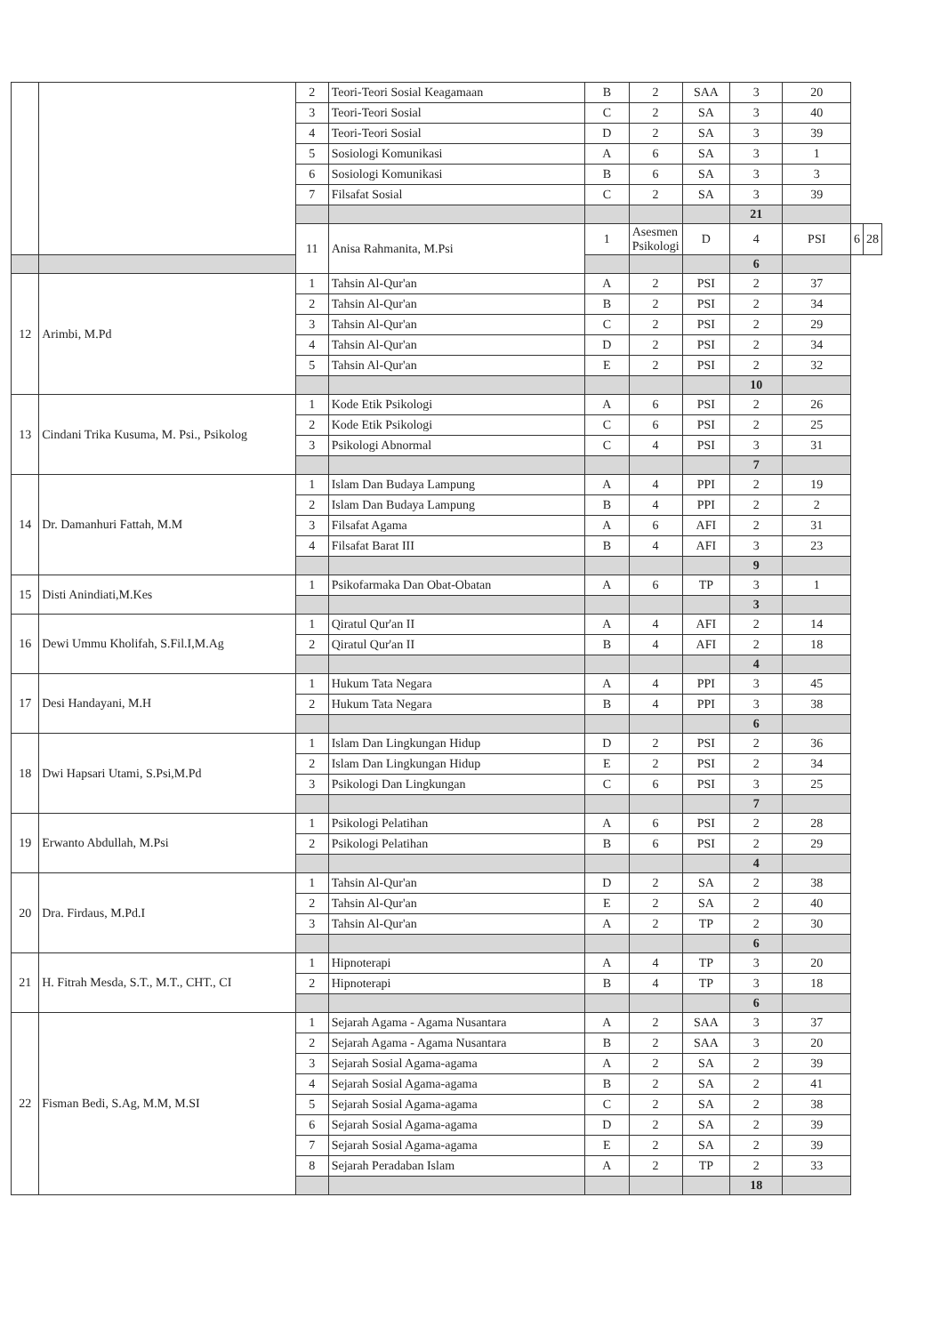| | | 2 | Teori-Teori Sosial Keagamaan | B | 2 | SAA | 3 | 20 | | |
| | | 3 | Teori-Teori Sosial | C | 2 | SA | 3 | 40 | | |
| | | 4 | Teori-Teori Sosial | D | 2 | SA | 3 | 39 | | |
| | | 5 | Sosiologi Komunikasi | A | 6 | SA | 3 | 1 | | |
| | | 6 | Sosiologi Komunikasi | B | 6 | SA | 3 | 3 | | |
| | | 7 | Filsafat Sosial | C | 2 | SA | 3 | 39 | | |
| | | | | | | | 21 | | | |
| | | 11 | Anisa Rahmanita, M.Psi | 1 | Asesmen Psikologi | D | 4 | PSI | 6 | 28 |
| | | | | | | | 6 | | | |
| 12 | Arimbi, M.Pd | 1 | Tahsin Al-Qur'an | A | 2 | PSI | 2 | 37 | | |
| | | 2 | Tahsin Al-Qur'an | B | 2 | PSI | 2 | 34 | | |
| | | 3 | Tahsin Al-Qur'an | C | 2 | PSI | 2 | 29 | | |
| | | 4 | Tahsin Al-Qur'an | D | 2 | PSI | 2 | 34 | | |
| | | 5 | Tahsin Al-Qur'an | E | 2 | PSI | 2 | 32 | | |
| | | | | | | | 10 | | | |
| 13 | Cindani Trika Kusuma, M. Psi., Psikolog | 1 | Kode Etik Psikologi | A | 6 | PSI | 2 | 26 | | |
| | | 2 | Kode Etik Psikologi | C | 6 | PSI | 2 | 25 | | |
| | | 3 | Psikologi Abnormal | C | 4 | PSI | 3 | 31 | | |
| | | | | | | | 7 | | | |
| 14 | Dr. Damanhuri Fattah, M.M | 1 | Islam Dan Budaya Lampung | A | 4 | PPI | 2 | 19 | | |
| | | 2 | Islam Dan Budaya Lampung | B | 4 | PPI | 2 | 2 | | |
| | | 3 | Filsafat Agama | A | 6 | AFI | 2 | 31 | | |
| | | 4 | Filsafat Barat III | B | 4 | AFI | 3 | 23 | | |
| | | | | | | | 9 | | | |
| 15 | Disti Anindiati,M.Kes | 1 | Psikofarmaka Dan Obat-Obatan | A | 6 | TP | 3 | 1 | | |
| | | | | | | | 3 | | | |
| 16 | Dewi Ummu Kholifah, S.Fil.I,M.Ag | 1 | Qiratul Qur'an II | A | 4 | AFI | 2 | 14 | | |
| | | 2 | Qiratul Qur'an II | B | 4 | AFI | 2 | 18 | | |
| | | | | | | | 4 | | | |
| 17 | Desi Handayani, M.H | 1 | Hukum Tata Negara | A | 4 | PPI | 3 | 45 | | |
| | | 2 | Hukum Tata Negara | B | 4 | PPI | 3 | 38 | | |
| | | | | | | | 6 | | | |
| 18 | Dwi Hapsari Utami, S.Psi,M.Pd | 1 | Islam Dan Lingkungan Hidup | D | 2 | PSI | 2 | 36 | | |
| | | 2 | Islam Dan Lingkungan Hidup | E | 2 | PSI | 2 | 34 | | |
| | | 3 | Psikologi Dan Lingkungan | C | 6 | PSI | 3 | 25 | | |
| | | | | | | | 7 | | | |
| 19 | Erwanto Abdullah, M.Psi | 1 | Psikologi Pelatihan | A | 6 | PSI | 2 | 28 | | |
| | | 2 | Psikologi Pelatihan | B | 6 | PSI | 2 | 29 | | |
| | | | | | | | 4 | | | |
| 20 | Dra. Firdaus, M.Pd.I | 1 | Tahsin Al-Qur'an | D | 2 | SA | 2 | 38 | | |
| | | 2 | Tahsin Al-Qur'an | E | 2 | SA | 2 | 40 | | |
| | | 3 | Tahsin Al-Qur'an | A | 2 | TP | 2 | 30 | | |
| | | | | | | | 6 | | | |
| 21 | H. Fitrah Mesda, S.T., M.T., CHT., CI | 1 | Hipnoterapi | A | 4 | TP | 3 | 20 | | |
| | | 2 | Hipnoterapi | B | 4 | TP | 3 | 18 | | |
| | | | | | | | 6 | | | |
| 22 | Fisman Bedi, S.Ag, M.M, M.SI | 1 | Sejarah Agama - Agama Nusantara | A | 2 | SAA | 3 | 37 | | |
| | | 2 | Sejarah Agama - Agama Nusantara | B | 2 | SAA | 3 | 20 | | |
| | | 3 | Sejarah Sosial Agama-agama | A | 2 | SA | 2 | 39 | | |
| | | 4 | Sejarah Sosial Agama-agama | B | 2 | SA | 2 | 41 | | |
| | | 5 | Sejarah Sosial Agama-agama | C | 2 | SA | 2 | 38 | | |
| | | 6 | Sejarah Sosial Agama-agama | D | 2 | SA | 2 | 39 | | |
| | | 7 | Sejarah Sosial Agama-agama | E | 2 | SA | 2 | 39 | | |
| | | 8 | Sejarah Peradaban Islam | A | 2 | TP | 2 | 33 | | |
| | | | | | | | 18 | | | |